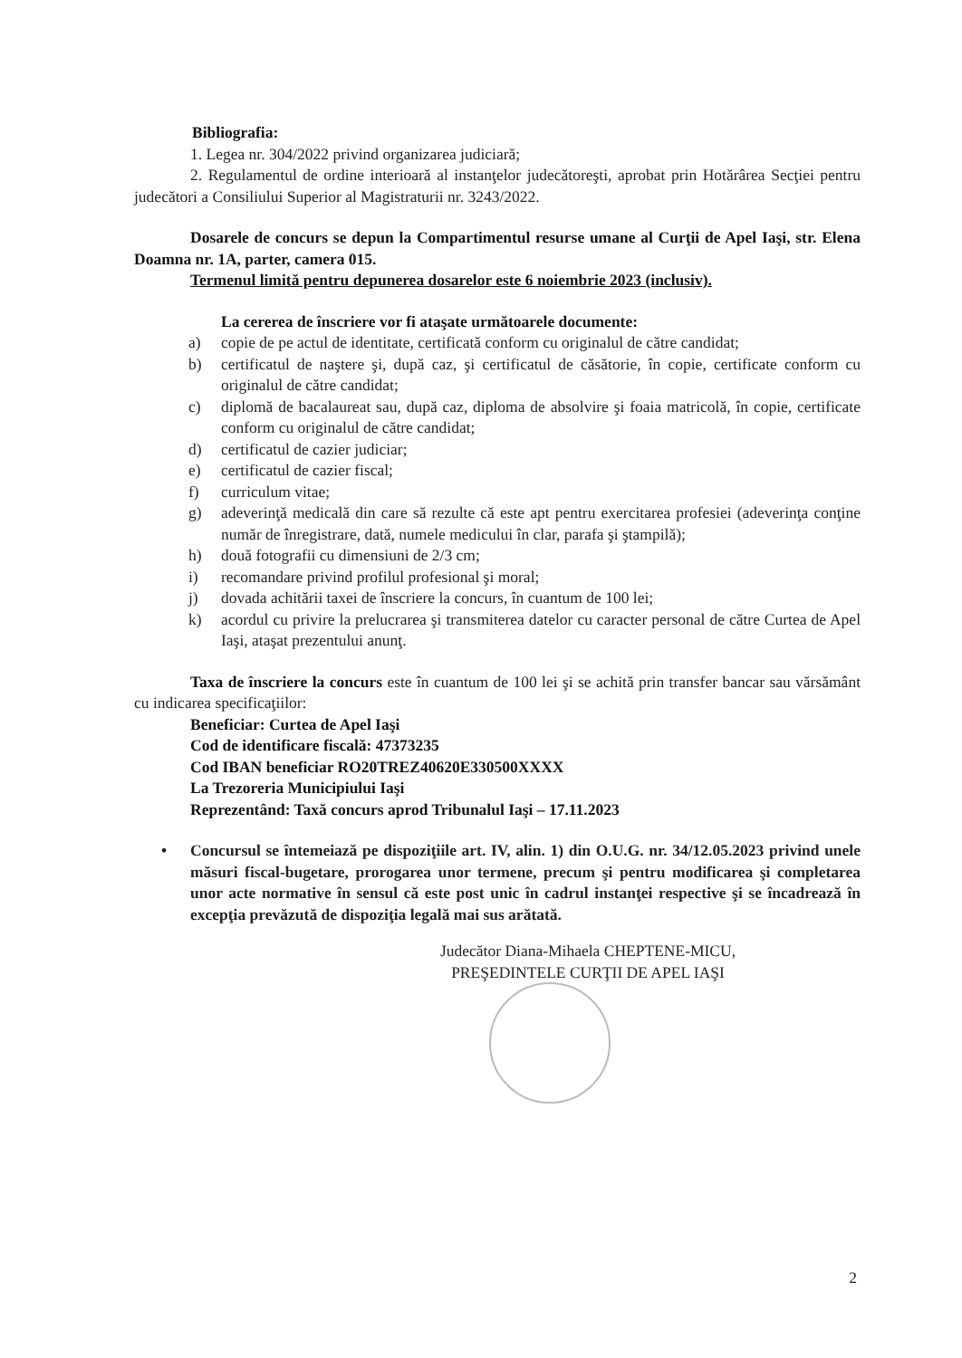Bibliografia:
1. Legea nr. 304/2022 privind organizarea judiciară;
2. Regulamentul de ordine interioară al instanţelor judecătoreşti, aprobat prin Hotărârea Secţiei pentru judecători a Consiliului Superior al Magistraturii nr. 3243/2022.
Dosarele de concurs se depun la Compartimentul resurse umane al Curţii de Apel Iaşi, str. Elena Doamna nr. 1A, parter, camera 015.
Termenul limită pentru depunerea dosarelor este 6 noiembrie 2023 (inclusiv).
La cererea de înscriere vor fi ataşate următoarele documente:
a) copie de pe actul de identitate, certificată conform cu originalul de către candidat;
b) certificatul de naştere şi, după caz, şi certificatul de căsătorie, în copie, certificate conform cu originalul de către candidat;
c) diplomă de bacalaureat sau, după caz, diploma de absolvire şi foaia matricolă, în copie, certificate conform cu originalul de către candidat;
d) certificatul de cazier judiciar;
e) certificatul de cazier fiscal;
f) curriculum vitae;
g) adeverinţă medicală din care să rezulte că este apt pentru exercitarea profesiei (adeverinţa conţine număr de înregistrare, dată, numele medicului în clar, parafa şi ştampilă);
h) două fotografii cu dimensiuni de 2/3 cm;
i) recomandare privind profilul profesional şi moral;
j) dovada achitării taxei de înscriere la concurs, în cuantum de 100 lei;
k) acordul cu privire la prelucrarea şi transmiterea datelor cu caracter personal de către Curtea de Apel Iaşi, ataşat prezentului anunţ.
Taxa de înscriere la concurs este în cuantum de 100 lei şi se achită prin transfer bancar sau vărsământ cu indicarea specificaţiilor:
Beneficiar: Curtea de Apel Iaşi
Cod de identificare fiscală: 47373235
Cod IBAN beneficiar RO20TREZ40620E330500XXXX
La Trezoreria Municipiului Iaşi
Reprezentând: Taxă concurs aprod Tribunalul Iaşi – 17.11.2023
• Concursul se întemeiază pe dispoziţiile art. IV, alin. 1) din O.U.G. nr. 34/12.05.2023 privind unele măsuri fiscal-bugetare, prorogarea unor termene, precum şi pentru modificarea şi completarea unor acte normative în sensul că este post unic în cadrul instanţei respective şi se încadrează în excepţia prevăzută de dispoziţia legală mai sus arătată.
Judecător Diana-Mihaela CHEPTENE-MICU,
PREŞEDINTELE CURŢII DE APEL IAŞI
2